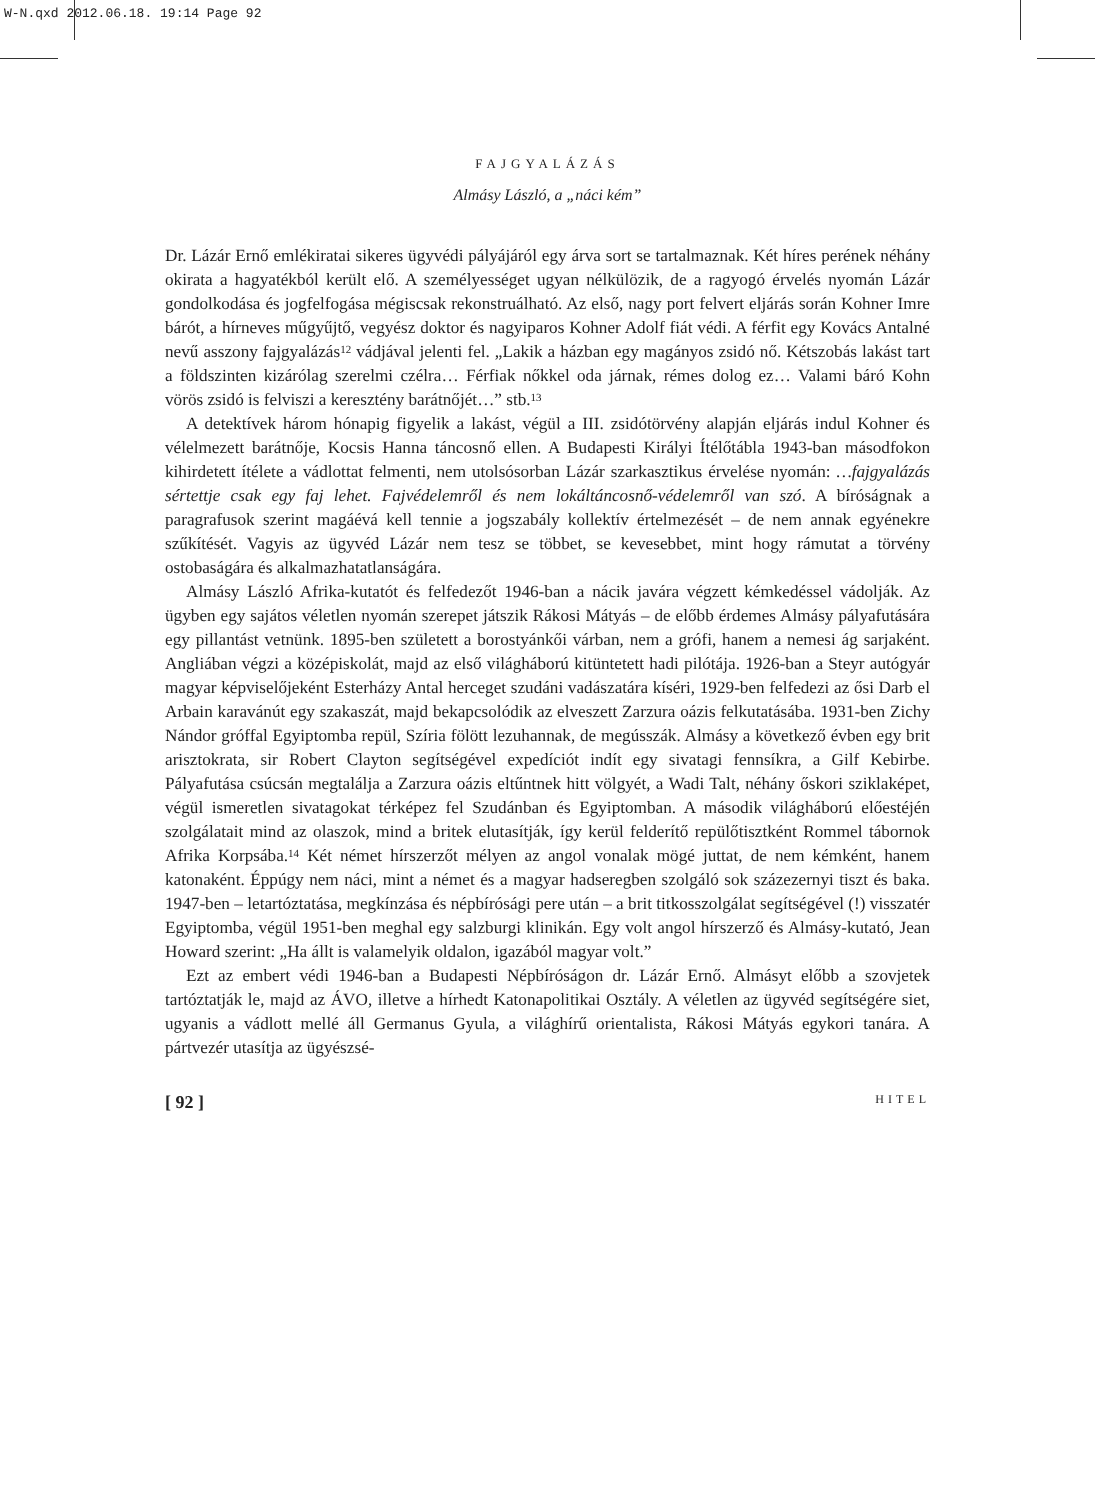W-N.qxd 2012.06.18. 19:14 Page 92
FAJGYALÁZÁS
Almásy László, a „náci kém”
Dr. Lázár Ernő emlékiratai sikeres ügyvédi pályájáról egy árva sort se tartalmaznak. Két híres perének néhány okirata a hagyatékból került elő. A személyességet ugyan nélkülözik, de a ragyogó érvelés nyomán Lázár gondolkodása és jogfelfogása mégiscsak rekonstruálható. Az első, nagy port felvert eljárás során Kohner Imre bárót, a hírneves műgyűjtő, vegyész doktor és nagyiparos Kohner Adolf fiát védi. A férfit egy Kovács Antalné nevű asszony fajgyalázás<sup>12</sup> vádjával jelenti fel. „Lakik a házban egy magányos zsidó nő. Kétszobás lakást tart a földszinten kizárólag szerelmi czélra… Férfiak nőkkel oda járnak, rémes dolog ez… Valami báró Kohn vörös zsidó is felviszi a keresztény barátnőjét…” stb.<sup>13</sup>
A detektívek három hónapig figyelik a lakást, végül a III. zsidótörvény alapján eljárás indul Kohner és vélelmezett barátnője, Kocsis Hanna táncosnő ellen. A Budapesti Királyi Ítélőtábla 1943-ban másodfokon kihirdetett ítélete a vádlottat felmenti, nem utolsósorban Lázár szarkasztikus érvelése nyomán: …fajgyalázás sértettje csak egy faj lehet. Fajvédelemről és nem lokáltáncosnő-védelemről van szó. A bíróságnak a paragrafusok szerint magáévá kell tennie a jogszabály kollektív értelmezését – de nem annak egyénekre szűkítését. Vagyis az ügyvéd Lázár nem tesz se többet, se kevesebbet, mint hogy rámutat a törvény ostobaságára és alkalmazhatatlanságára.
Almásy László Afrika-kutatót és felfedezőt 1946-ban a nácik javára végzett kémkedéssel vádolják. Az ügyben egy sajátos véletlen nyomán szerepet játszik Rákosi Mátyás – de előbb érdemes Almásy pályafutására egy pillantást vetnünk. 1895-ben született a borostyánkői várban, nem a grófi, hanem a nemesi ág sarjaként. Angliában végzi a középiskolát, majd az első világháború kitüntetett hadi pilótája. 1926-ban a Steyr autógyár magyar képviselőjeként Esterházy Antal herceget szudáni vadászatára kíséri, 1929-ben felfedezi az ősi Darb el Arbain karavánút egy szakaszát, majd bekapcsolódik az elveszett Zarzura oázis felkutatásába. 1931-ben Zichy Nándor gróffal Egyiptomba repül, Szíria fölött lezuhannak, de megússzák. Almásy a következő évben egy brit arisztokrata, sir Robert Clayton segítségével expedíciót indít egy sivatagi fennsíkra, a Gilf Kebirbe. Pályafutása csúcsán megtalálja a Zarzura oázis eltűntnek hitt völgyét, a Wadi Talt, néhány őskori sziklaképet, végül ismeretlen sivatagokat térképez fel Szudánban és Egyiptomban. A második világháború előestéjén szolgálatait mind az olaszok, mind a britek elutasítják, így kerül felderítő repülőtisztként Rommel tábornok Afrika Korpsába.<sup>14</sup> Két német hírszerzőt mélyen az angol vonalak mögé juttat, de nem kémként, hanem katonaként. Éppúgy nem náci, mint a német és a magyar hadseregben szolgáló sok százezernyi tiszt és baka. 1947-ben – letartóztatása, megkínzása és népbírósági pere után – a brit titkosszolgálat segítségével (!) visszatér Egyiptomba, végül 1951-ben meghal egy salzburgi klinikán. Egy volt angol hírszerző és Almásy-kutató, Jean Howard szerint: „Ha állt is valamelyik oldalon, igazából magyar volt.”
Ezt az embert védi 1946-ban a Budapesti Népbíróságon dr. Lázár Ernő. Almásyt előbb a szovjetek tartóztatják le, majd az ÁVO, illetve a hírhedt Katonapolitikai Osztály. A véletlen az ügyvéd segítségére siet, ugyanis a vádlott mellé áll Germanus Gyula, a világhírű orientalista, Rákosi Mátyás egykori tanára. A pártvezér utasítja az ügyészsé-
[ 92 ] HITEL